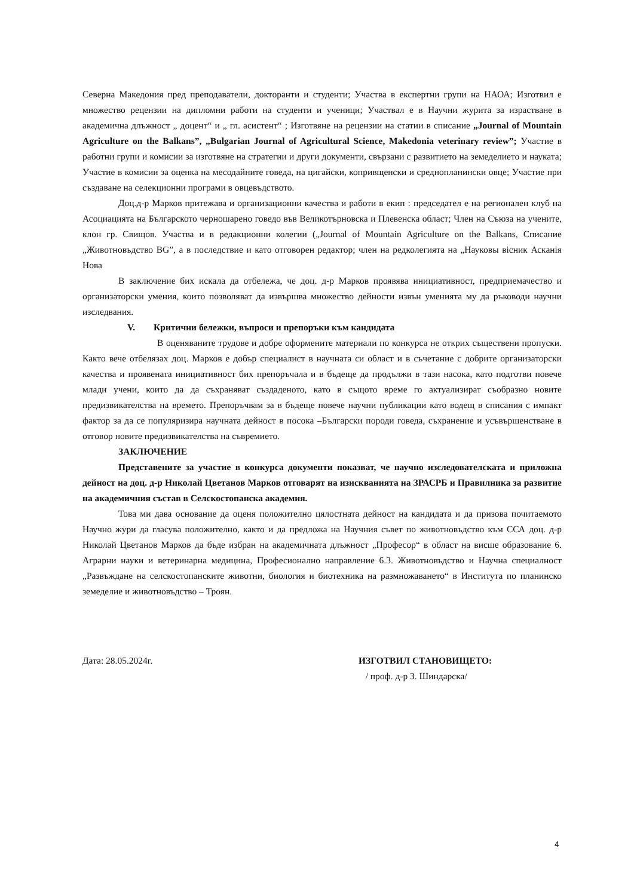Северна Македония пред преподаватели, докторанти и студенти; Участва в експертни групи на НАОА; Изготвил е множество рецензии на дипломни работи на студенти и ученици; Участвал е в Научни журита за израстване в академична длъжност „ доцент“ и „ гл. асистент“ ; Изготвяне на рецензии на статии в списание „Journal of Mountain Agriculture on the Balkans”, „Bulgarian Journal of Agricultural Science, Makedonia veterinary review”; Участие в работни групи и комисии за изготвяне на стратегии и други документи, свързани с развитието на земеделието и науката; Участие в комисии за оценка на месодайните говеда, на цигайски, копривщенски и среднопланински овце; Участие при създаване на селекционни програми в овцевъдството.
Доц.д-р Марков притежава и организационни качества и работи в екип : председател е на регионален клуб на Асоциацията на Българското черношарено говедо във Великотърновска и Плевенска област; Член на Съюза на учените, клон гр. Свищов. Участва и в редакционни колегии („Journal of Mountain Agriculture on the Balkans, Списание „Животновъдство BG”, а в последствие и като отговорен редактор; член на редколегията на „Науковы вісник Асканія Нова
В заключение бих искала да отбележа, че доц. д-р Марков проявява инициативност, предприемачество и организаторски умения, които позволяват да извършва множество дейности извън уменията му да ръководи научни изследвания.
V. Критични бележки, въпроси и препоръки към кандидата
В оценяваните трудове и добре оформените материали по конкурса не открих съществени пропуски. Както вече отбелязах доц. Марков е добър специалист в научната си област и в съчетание с добрите организаторски качества и проявената инициативност бих препоръчала и в бъдеще да продължи в тази насока, като подготви повече млади учени, които да да съхраняват създаденото, като в същото време го актуализират съобразно новите предизвикателства на времето. Препоръчвам за в бъдеще повече научни публикации като водещ в списания с импакт фактор за да се популяризира научната дейност в посока –Български породи говеда, съхранение и усъвършенстване в отговор новите предизвикателства на съвремието.
ЗАКЛЮЧЕНИЕ
Представените за участие в конкурса документи показват, че научно изследователската и приложна дейност на доц. д-р Николай Цветанов Марков отговарят на изискванията на ЗРАСРБ и Правилника за развитие на академичния състав в Селскостопанска академия.
Това ми дава основание да оценя положително цялостната дейност на кандидата и да призова почитаемото Научно жури да гласува положително, както и да предложа на Научния съвет по животновъдство към ССА доц. д-р Николай Цветанов Марков да бъде избран на академичната длъжност „Професор“ в област на висше образование 6. Аграрни науки и ветеринарна медицина, Професионално направление 6.3. Животновъдство и Научна специалност „Развъждане на селскостопанските животни, биология и биотехника на размножаването“ в Института по планинско земеделие и животновъдство – Троян.
Дата: 28.05.2024г. ИЗГОТВИЛ СТАНОВИЩЕТО:
/ проф. д-р З. Шиндарска/
4